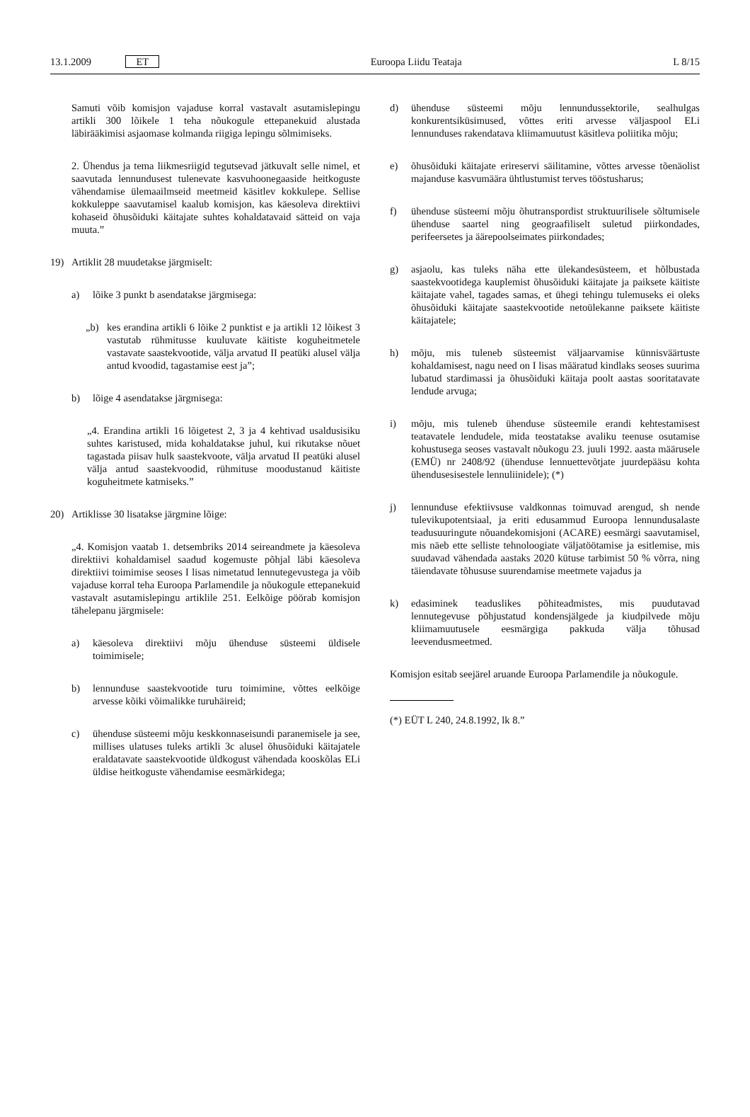13.1.2009 ET Euroopa Liidu Teataja L 8/15
Samuti võib komisjon vajaduse korral vastavalt asutamislepingu artikli 300 lõikele 1 teha nõukogule ettepanekuid alustada läbirääkimisi asjaomase kolmanda riigiga lepingu sõlmimiseks.
2. Ühendus ja tema liikmesriigid tegutsevad jätkuvalt selle nimel, et saavutada lennundusest tulenevate kasvuhoonegaaside heitkoguste vähendamise ülemaailmseid meetmeid käsitlev kokkulepe. Sellise kokkuleppe saavutamisel kaalub komisjon, kas käesoleva direktiivi kohaseid õhusõiduki käitajate suhtes kohaldatavaid sätteid on vaja muuta.”
19) Artiklit 28 muudetakse järgmiselt:
a) lõike 3 punkt b asendatakse järgmisega:
„b) kes erandina artikli 6 lõike 2 punktist e ja artikli 12 lõikest 3 vastutab rühmitusse kuuluvate käitiste koguheitmetele vastavate saastekvootide, välja arvatud II peatüki alusel välja antud kvoodid, tagastamise eest ja”;
b) lõige 4 asendatakse järgmisega:
„4. Erandina artikli 16 lõigetest 2, 3 ja 4 kehtivad usaldusisiku suhtes karistused, mida kohaldatakse juhul, kui rikutakse nõuet tagastada piisav hulk saastekvoote, välja arvatud II peatüki alusel välja antud saastekvoodid, rühmituse moodustanud käitiste koguheitmete katmiseks.”
20) Artiklisse 30 lisatakse järgmine lõige:
„4. Komisjon vaatab 1. detsembriks 2014 seireandmete ja käesoleva direktiivi kohaldamisel saadud kogemuste põhjal läbi käesoleva direktiivi toimimise seoses I lisas nimetatud lennutegevustega ja võib vajaduse korral teha Euroopa Parlamendile ja nõukogule ettepanekuid vastavalt asutamislepingu artiklile 251. Eelkõige pöörab komisjon tähelepanu järgmisele:
a) käesoleva direktiivi mõju ühenduse süsteemi üldisele toimimisele;
b) lennunduse saastekvootide turu toimimine, võttes eelkõige arvesse kõiki võimalikke turuhäireid;
c) ühenduse süsteemi mõju keskkonnaseisundi paranemisele ja see, millises ulatuses tuleks artikli 3c alusel õhusõiduki käitajatele eraldatavate saastekvootide üldkogust vähendada kooskõlas ELi üldise heitkoguste vähendamise eesmärkidega;
d) ühenduse süsteemi mõju lennundussektorile, sealhulgas konkurentsiküsimused, võttes eriti arvesse väljaspool ELi lennunduses rakendatava kliimamuutust käsitleva poliitika mõju;
e) õhusõiduki käitajate erireservi säilitamine, võttes arvesse tõenäolist majanduse kasvumäära ühtlustumist terves tööstusharus;
f) ühenduse süsteemi mõju õhutranspordist struktuurilisele sõltumisele ühenduse saartel ning geograafiliselt suletud piirkondades, perifeersetes ja äärepoolseimates piirkondades;
g) asjaolu, kas tuleks näha ette ülekandesüsteem, et hõlbustada saastekvootidega kauplemist õhusõiduki käitajate ja paiksete käitiste käitajate vahel, tagades samas, et ühegi tehingu tulemuseks ei oleks õhusõiduki käitajate saastekvootide netoülekanne paiksete käitiste käitajatele;
h) mõju, mis tuleneb süsteemist väljaarvamise künnisväärtuste kohaldamisest, nagu need on I lisas määratud kindlaks seoses suurima lubatud stardimassi ja õhusõiduki käitaja poolt aastas sooritatavate lendude arvuga;
i) mõju, mis tuleneb ühenduse süsteemile erandi kehtestamisest teatavatele lendudele, mida teostatakse avaliku teenuse osutamise kohustusega seoses vastavalt nõukogu 23. juuli 1992. aasta määrusele (EMÜ) nr 2408/92 (ühenduse lennuettevõtjate juurdepääsu kohta ühendusesisestele lennuliinidele); (*)
j) lennunduse efektiivsuse valdkonnas toimuvad arengud, sh nende tulevikupotentsiaal, ja eriti edusammud Euroopa lennundusalaste teadusuuringute nõuandekomisjoni (ACARE) eesmärgi saavutamisel, mis näeb ette selliste tehnoloogiate väljatöötamise ja esitlemise, mis suudavad vähendada aastaks 2020 kütuse tarbimist 50 % võrra, ning täiendavate tõhususe suurendamise meetmete vajadus ja
k) edasiminek teaduslikes põhiteadmistes, mis puudutavad lennutegevuse põhjustatud kondensjälgede ja kiudpilvede mõju kliimamuutusele eesmärgiga pakkuda välja tõhusad leevendusmeetmed.
Komisjon esitab seejärel aruande Euroopa Parlamendile ja nõukogule.
(*) EÜT L 240, 24.8.1992, lk 8.”